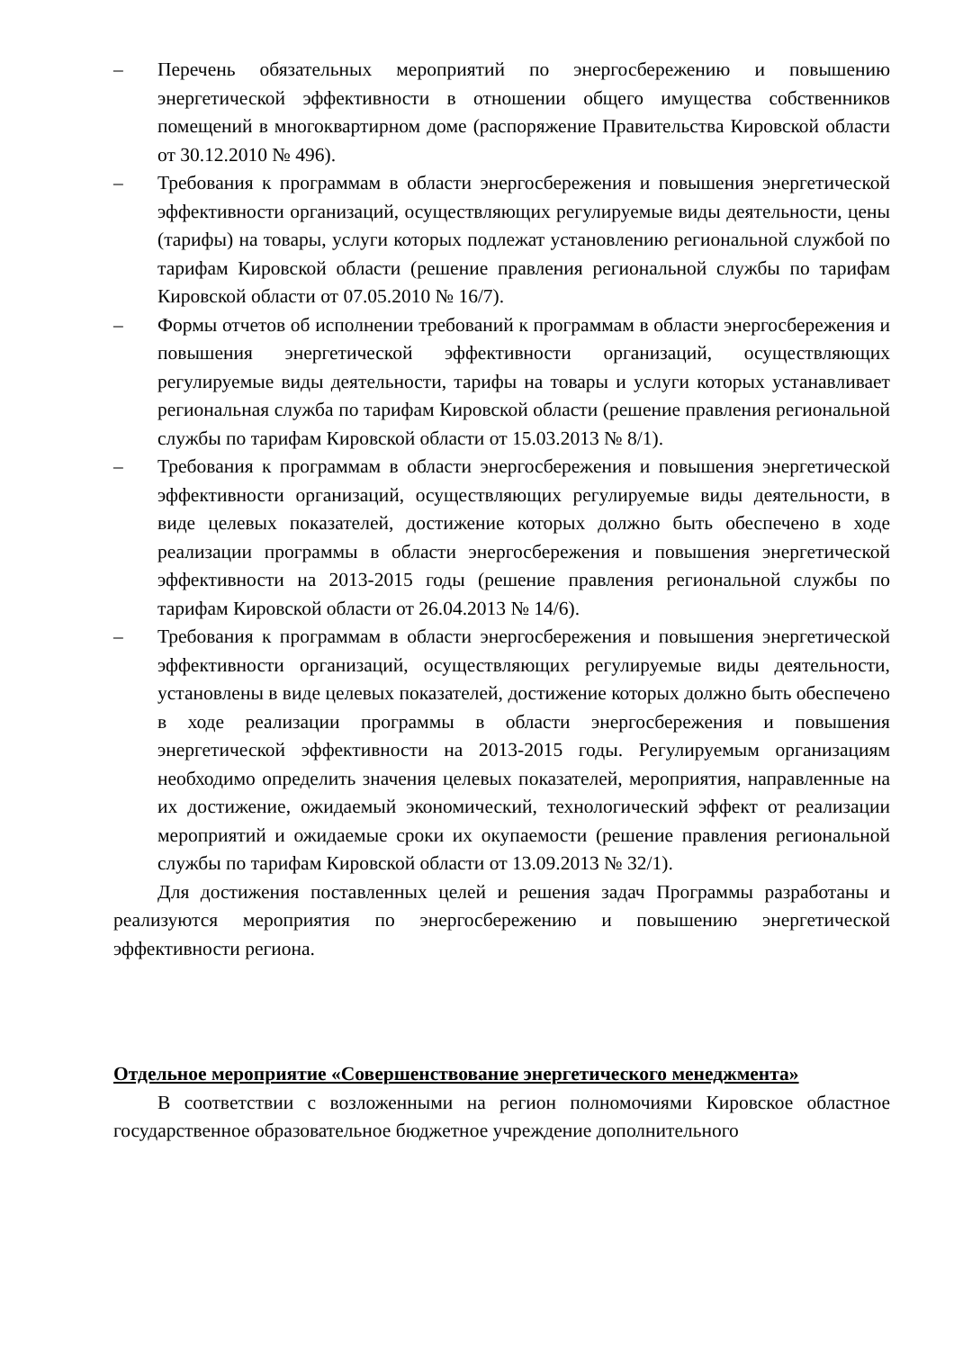– Перечень обязательных мероприятий по энергосбережению и повышению энергетической эффективности в отношении общего имущества собственников помещений в многоквартирном доме (распоряжение Правительства Кировской области от 30.12.2010 № 496).
– Требования к программам в области энергосбережения и повышения энергетической эффективности организаций, осуществляющих регулируемые виды деятельности, цены (тарифы) на товары, услуги которых подлежат установлению региональной службой по тарифам Кировской области (решение правления региональной службы по тарифам Кировской области от 07.05.2010 № 16/7).
– Формы отчетов об исполнении требований к программам в области энергосбережения и повышения энергетической эффективности организаций, осуществляющих регулируемые виды деятельности, тарифы на товары и услуги которых устанавливает региональная служба по тарифам Кировской области (решение правления региональной службы по тарифам Кировской области от 15.03.2013 № 8/1).
– Требования к программам в области энергосбережения и повышения энергетической эффективности организаций, осуществляющих регулируемые виды деятельности, в виде целевых показателей, достижение которых должно быть обеспечено в ходе реализации программы в области энергосбережения и повышения энергетической эффективности на 2013-2015 годы (решение правления региональной службы по тарифам Кировской области от 26.04.2013 № 14/6).
– Требования к программам в области энергосбережения и повышения энергетической эффективности организаций, осуществляющих регулируемые виды деятельности, установлены в виде целевых показателей, достижение которых должно быть обеспечено в ходе реализации программы в области энергосбережения и повышения энергетической эффективности на 2013-2015 годы. Регулируемым организациям необходимо определить значения целевых показателей, мероприятия, направленные на их достижение, ожидаемый экономический, технологический эффект от реализации мероприятий и ожидаемые сроки их окупаемости (решение правления региональной службы по тарифам Кировской области от 13.09.2013 № 32/1).
Для достижения поставленных целей и решения задач Программы разработаны и реализуются мероприятия по энергосбережению и повышению энергетической эффективности региона.
Отдельное мероприятие «Совершенствование энергетического менеджмента»
В соответствии с возложенными на регион полномочиями Кировское областное государственное образовательное бюджетное учреждение дополнительного